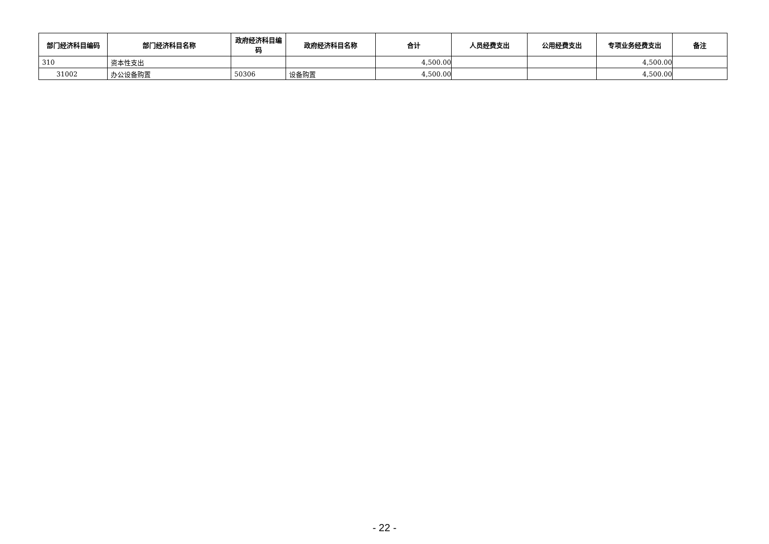| 部门经济科目编码 | 部门经济科目名称 | 政府经济科目编码 | 政府经济科目名称 | 合计 | 人员经费支出 | 公用经费支出 | 专项业务经费支出 | 备注 |
| --- | --- | --- | --- | --- | --- | --- | --- | --- |
| 310 | 资本性支出 | | | 4,500.00 | | | 4,500.00 | |
| 31002 | 办公设备购置 | 50306 | 设备购置 | 4,500.00 | | | 4,500.00 | |
- 22 -